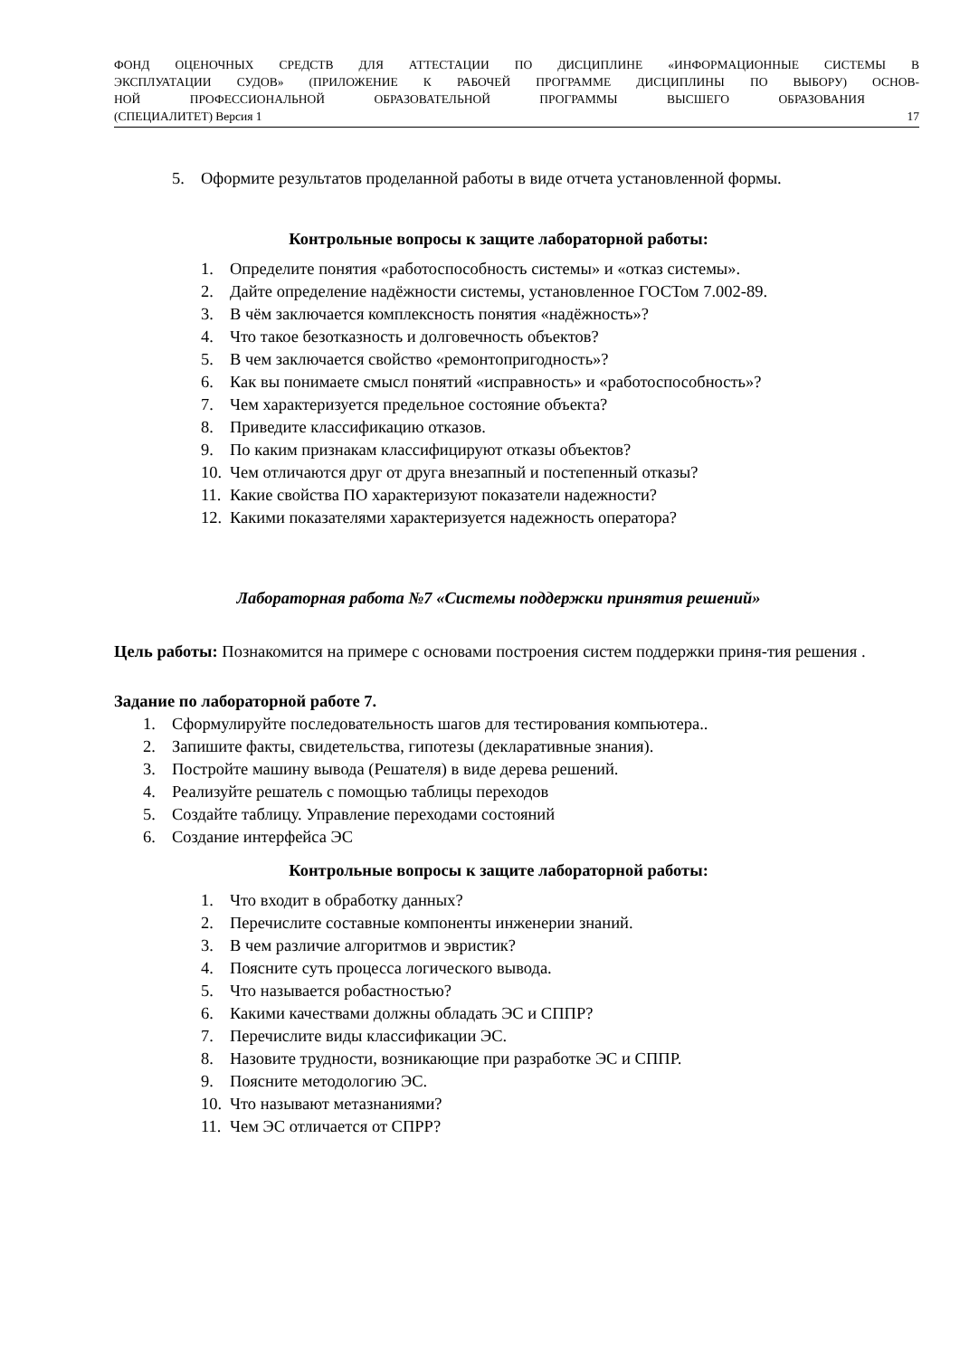ФОНД ОЦЕНОЧНЫХ СРЕДСТВ ДЛЯ АТТЕСТАЦИИ ПО ДИСЦИПЛИНЕ «ИНФОРМАЦИОННЫЕ СИСТЕМЫ В
ЭКСПЛУАТАЦИИ СУДОВ» (ПРИЛОЖЕНИЕ К РАБОЧЕЙ ПРОГРАММЕ ДИСЦИПЛИНЫ ПО ВЫБОРУ) ОСНОВ-
НОЙ ПРОФЕССИОНАЛЬНОЙ ОБРАЗОВАТЕЛЬНОЙ ПРОГРАММЫ ВЫСШЕГО ОБРАЗОВАНИЯ
(СПЕЦИАЛИТЕТ) Версия 1 17
5. Оформите результатов проделанной работы в виде отчета установленной формы.
Контрольные вопросы к защите лабораторной работы:
1. Определите понятия «работоспособность системы» и «отказ системы».
2. Дайте определение надёжности системы, установленное ГОСТом 7.002-89.
3. В чём заключается комплексность понятия «надёжность»?
4. Что такое безотказность и долговечность объектов?
5. В чем заключается свойство «ремонтопригодность»?
6. Как вы понимаете смысл понятий «исправность» и «работоспособность»?
7. Чем характеризуется предельное состояние объекта?
8. Приведите классификацию отказов.
9. По каким признакам классифицируют отказы объектов?
10. Чем отличаются друг от друга внезапный и постепенный отказы?
11. Какие свойства ПО характеризуют показатели надежности?
12. Какими показателями характеризуется надежность оператора?
Лабораторная работа №7 «Системы поддержки принятия решений»
Цель работы: Познакомится на примере с основами построения систем поддержки приня-тия решения .
Задание по лабораторной работе 7.
1. Сформулируйте последовательность шагов для тестирования компьютера..
2. Запишите факты, свидетельства, гипотезы (декларативные знания).
3. Постройте машину вывода (Решателя) в виде дерева решений.
4. Реализуйте решатель с помощью таблицы переходов
5. Создайте таблицу. Управление переходами состояний
6. Создание интерфейса ЭС
Контрольные вопросы к защите лабораторной работы:
1. Что входит в обработку данных?
2. Перечислите составные компоненты инженерии знаний.
3. В чем различие алгоритмов и эвристик?
4. Поясните суть процесса логического вывода.
5. Что называется робастностью?
6. Какими качествами должны обладать ЭС и СППР?
7. Перечислите виды классификации ЭС.
8. Назовите трудности, возникающие при разработке ЭС и СППР.
9. Поясните методологию ЭС.
10. Что называют метазнаниями?
11. Чем ЭС отличается от СПРР?